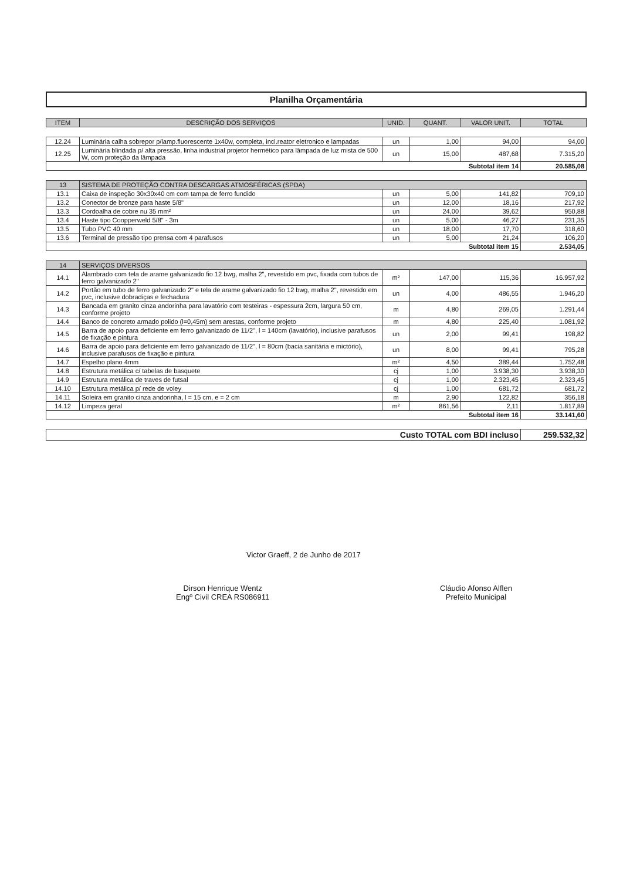Planilha Orçamentária
| ITEM | DESCRIÇÃO DOS SERVIÇOS | UNID. | QUANT. | VALOR UNIT. | TOTAL |
| --- | --- | --- | --- | --- | --- |
| 12.24 | Luminária calha sobrepor p/lamp.fluorescente 1x40w, completa, incl.reator eletronico e lampadas | un | 1,00 | 94,00 | 94,00 |
| 12.25 | Luminária blindada p/ alta pressão, linha industrial projetor hermético para lâmpada de luz mista de 500 W, com proteção da lâmpada | un | 15,00 | 487,68 | 7.315,20 |
| Subtotal item 14 | | | | | 20.585,08 |
| 13 | SISTEMA DE PROTEÇÃO CONTRA DESCARGAS ATMOSFÉRICAS (SPDA) | | | | |
| 13.1 | Caixa de inspeção 30x30x40 cm com tampa de ferro fundido | un | 5,00 | 141,82 | 709,10 |
| 13.2 | Conector de bronze para haste 5/8" | un | 12,00 | 18,16 | 217,92 |
| 13.3 | Cordoalha de cobre nu 35 mm² | un | 24,00 | 39,62 | 950,88 |
| 13.4 | Haste tipo Coopperweld 5/8" - 3m | un | 5,00 | 46,27 | 231,35 |
| 13.5 | Tubo PVC 40 mm | un | 18,00 | 17,70 | 318,60 |
| 13.6 | Terminal de pressão tipo prensa com 4 parafusos | un | 5,00 | 21,24 | 106,20 |
| Subtotal item 15 | | | | | 2.534,05 |
| 14 | SERVIÇOS DIVERSOS | | | | |
| 14.1 | Alambrado com tela de arame galvanizado fio 12 bwg, malha 2", revestido em pvc, fixada com tubos de ferro galvanizado 2" | m² | 147,00 | 115,36 | 16.957,92 |
| 14.2 | Portão em tubo de ferro galvanizado 2" e tela de arame galvanizado fio 12 bwg, malha 2", revestido em pvc, inclusive dobradiças e fechadura | un | 4,00 | 486,55 | 1.946,20 |
| 14.3 | Bancada em granito cinza andorinha para lavatório com testeiras - espessura 2cm, largura 50 cm, conforme projeto | m | 4,80 | 269,05 | 1.291,44 |
| 14.4 | Banco de concreto armado polido (l=0,45m) sem arestas, conforme projeto | m | 4,80 | 225,40 | 1.081,92 |
| 14.5 | Barra de apoio para deficiente em ferro galvanizado de 11/2", l = 140cm (lavatório), inclusive parafusos de fixação e pintura | un | 2,00 | 99,41 | 198,82 |
| 14.6 | Barra de apoio para deficiente em ferro galvanizado de 11/2", l = 80cm (bacia sanitária e mictório), inclusive parafusos de fixação e pintura | un | 8,00 | 99,41 | 795,28 |
| 14.7 | Espelho plano 4mm | m² | 4,50 | 389,44 | 1.752,48 |
| 14.8 | Estrutura metálica c/ tabelas de basquete | cj | 1,00 | 3.938,30 | 3.938,30 |
| 14.9 | Estrutura metálica de traves de futsal | cj | 1,00 | 2.323,45 | 2.323,45 |
| 14.10 | Estrutura metálica p/ rede de voley | cj | 1,00 | 681,72 | 681,72 |
| 14.11 | Soleira em granito cinza andorinha, l = 15 cm, e = 2 cm | m | 2,90 | 122,82 | 356,18 |
| 14.12 | Limpeza geral | m² | 861,56 | 2,11 | 1.817,89 |
| Subtotal item 16 | | | | | 33.141,60 |
| Custo TOTAL com BDI incluso | 259.532,32 |
Victor Graeff, 2 de Junho de 2017
Dirson Henrique Wentz
Engº Civil CREA RS086911
Cláudio Afonso Alflen
Prefeito Municipal